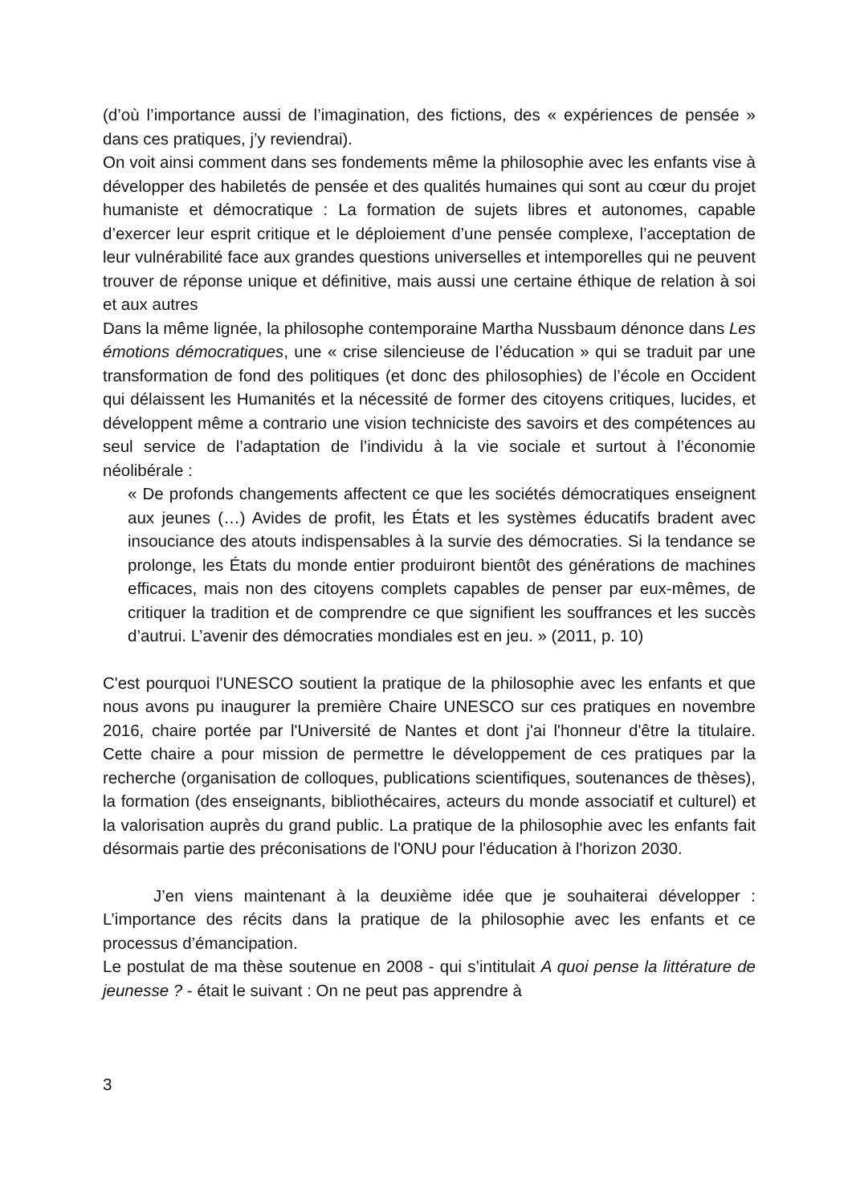(d’où l’importance aussi de l’imagination, des fictions, des « expériences de pensée » dans ces pratiques, j’y reviendrai).
On voit ainsi comment dans ses fondements même la philosophie avec les enfants vise à développer des habiletés de pensée et des qualités humaines qui sont au cœur du projet humaniste et démocratique : La formation de sujets libres et autonomes, capable d’exercer leur esprit critique et le déploiement d’une pensée complexe, l’acceptation de leur vulnérabilité face aux grandes questions universelles et intemporelles qui ne peuvent trouver de réponse unique et définitive, mais aussi une certaine éthique de relation à soi et aux autres
Dans la même lignée, la philosophe contemporaine Martha Nussbaum dénonce dans Les émotions démocratiques, une « crise silencieuse de l’éducation » qui se traduit par une transformation de fond des politiques (et donc des philosophies) de l’école en Occident qui délaissent les Humanités et la nécessité de former des citoyens critiques, lucides, et développent même a contrario une vision techniciste des savoirs et des compétences au seul service de l’adaptation de l’individu à la vie sociale et surtout à l’économie néolibérale :
« De profonds changements affectent ce que les sociétés démocratiques enseignent aux jeunes (…) Avides de profit, les États et les systèmes éducatifs bradent avec insouciance des atouts indispensables à la survie des démocraties. Si la tendance se prolonge, les États du monde entier produiront bientôt des générations de machines efficaces, mais non des citoyens complets capables de penser par eux-mêmes, de critiquer la tradition et de comprendre ce que signifient les souffrances et les succès d’autrui. L’avenir des démocraties mondiales est en jeu. » (2011, p. 10)
C'est pourquoi l'UNESCO soutient la pratique de la philosophie avec les enfants et que nous avons pu inaugurer la première Chaire UNESCO sur ces pratiques en novembre 2016, chaire portée par l'Université de Nantes et dont j'ai l'honneur d'être la titulaire. Cette chaire a pour mission de permettre le développement de ces pratiques par la recherche (organisation de colloques, publications scientifiques, soutenances de thèses), la formation (des enseignants, bibliothécaires, acteurs du monde associatif et culturel) et la valorisation auprès du grand public. La pratique de la philosophie avec les enfants fait désormais partie des préconisations de l'ONU pour l'éducation à l'horizon 2030.
J’en viens maintenant à la deuxième idée que je souhaiterai développer : L’importance des récits dans la pratique de la philosophie avec les enfants et ce processus d’émancipation.
Le postulat de ma thèse soutenue en 2008 - qui s’intitulait A quoi pense la littérature de jeunesse ? - était le suivant : On ne peut pas apprendre à
3